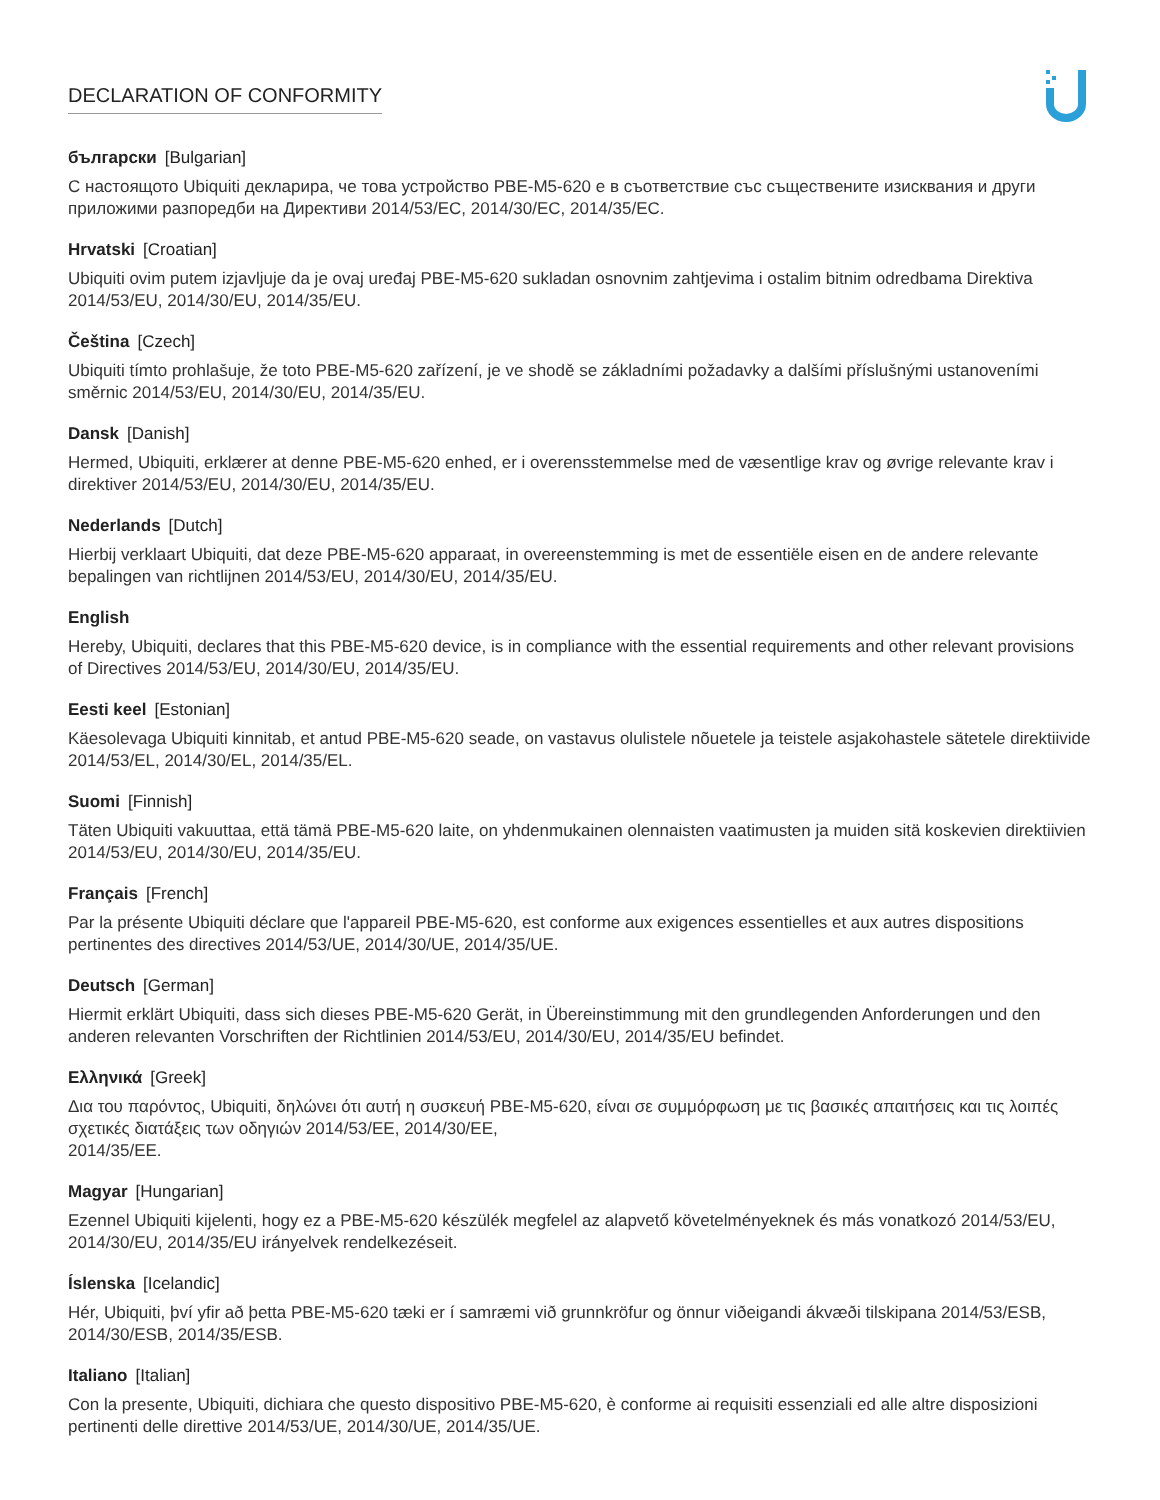DECLARATION OF CONFORMITY
български [Bulgarian]
С настоящото Ubiquiti декларира, че това устройство PBE-M5-620 е в съответствие със съществените изисквания и други приложими разпоредби на Директиви 2014/53/EC, 2014/30/ЕС, 2014/35/ЕС.
Hrvatski [Croatian]
Ubiquiti ovim putem izjavljuje da je ovaj uređaj PBE-M5-620 sukladan osnovnim zahtjevima i ostalim bitnim odredbama Direktiva 2014/53/EU, 2014/30/EU, 2014/35/EU.
Čeština [Czech]
Ubiquiti tímto prohlašuje, že toto PBE-M5-620 zařízení, je ve shodě se základními požadavky a dalšími příslušnými ustanoveními směrnic 2014/53/EU, 2014/30/EU, 2014/35/EU.
Dansk [Danish]
Hermed, Ubiquiti, erklærer at denne PBE-M5-620 enhed, er i overensstemmelse med de væsentlige krav og øvrige relevante krav i direktiver 2014/53/EU, 2014/30/EU, 2014/35/EU.
Nederlands [Dutch]
Hierbij verklaart Ubiquiti, dat deze PBE-M5-620 apparaat, in overeenstemming is met de essentiële eisen en de andere relevante bepalingen van richtlijnen 2014/53/EU, 2014/30/EU, 2014/35/EU.
English
Hereby, Ubiquiti, declares that this PBE-M5-620 device, is in compliance with the essential requirements and other relevant provisions of Directives 2014/53/EU, 2014/30/EU, 2014/35/EU.
Eesti keel [Estonian]
Käesolevaga Ubiquiti kinnitab, et antud PBE-M5-620 seade, on vastavus olulistele nõuetele ja teistele asjakohastele sätetele direktiivide 2014/53/EL, 2014/30/EL, 2014/35/EL.
Suomi [Finnish]
Täten Ubiquiti vakuuttaa, että tämä PBE-M5-620 laite, on yhdenmukainen olennaisten vaatimusten ja muiden sitä koskevien direktiivien 2014/53/EU, 2014/30/EU, 2014/35/EU.
Français [French]
Par la présente Ubiquiti déclare que l'appareil PBE-M5-620, est conforme aux exigences essentielles et aux autres dispositions pertinentes des directives 2014/53/UE, 2014/30/UE, 2014/35/UE.
Deutsch [German]
Hiermit erklärt Ubiquiti, dass sich dieses PBE-M5-620 Gerät, in Übereinstimmung mit den grundlegenden Anforderungen und den anderen relevanten Vorschriften der Richtlinien 2014/53/EU, 2014/30/EU, 2014/35/EU befindet.
Ελληνικά [Greek]
Δια του παρόντος, Ubiquiti, δηλώνει ότι αυτή η συσκευή PBE-M5-620, είναι σε συμμόρφωση με τις βασικές απαιτήσεις και τις λοιπές σχετικές διατάξεις των οδηγιών 2014/53/EE, 2014/30/EE,
2014/35/EE.
Magyar [Hungarian]
Ezennel Ubiquiti kijelenti, hogy ez a PBE-M5-620 készülék megfelel az alapvető követelményeknek és más vonatkozó 2014/53/EU, 2014/30/EU, 2014/35/EU irányelvek rendelkezéseit.
Íslenska [Icelandic]
Hér, Ubiquiti, því yfir að þetta PBE-M5-620 tæki er í samræmi við grunnkröfur og önnur viðeigandi ákvæði tilskipana 2014/53/ESB, 2014/30/ESB, 2014/35/ESB.
Italiano [Italian]
Con la presente, Ubiquiti, dichiara che questo dispositivo PBE-M5-620, è conforme ai requisiti essenziali ed alle altre disposizioni pertinenti delle direttive 2014/53/UE, 2014/30/UE, 2014/35/UE.